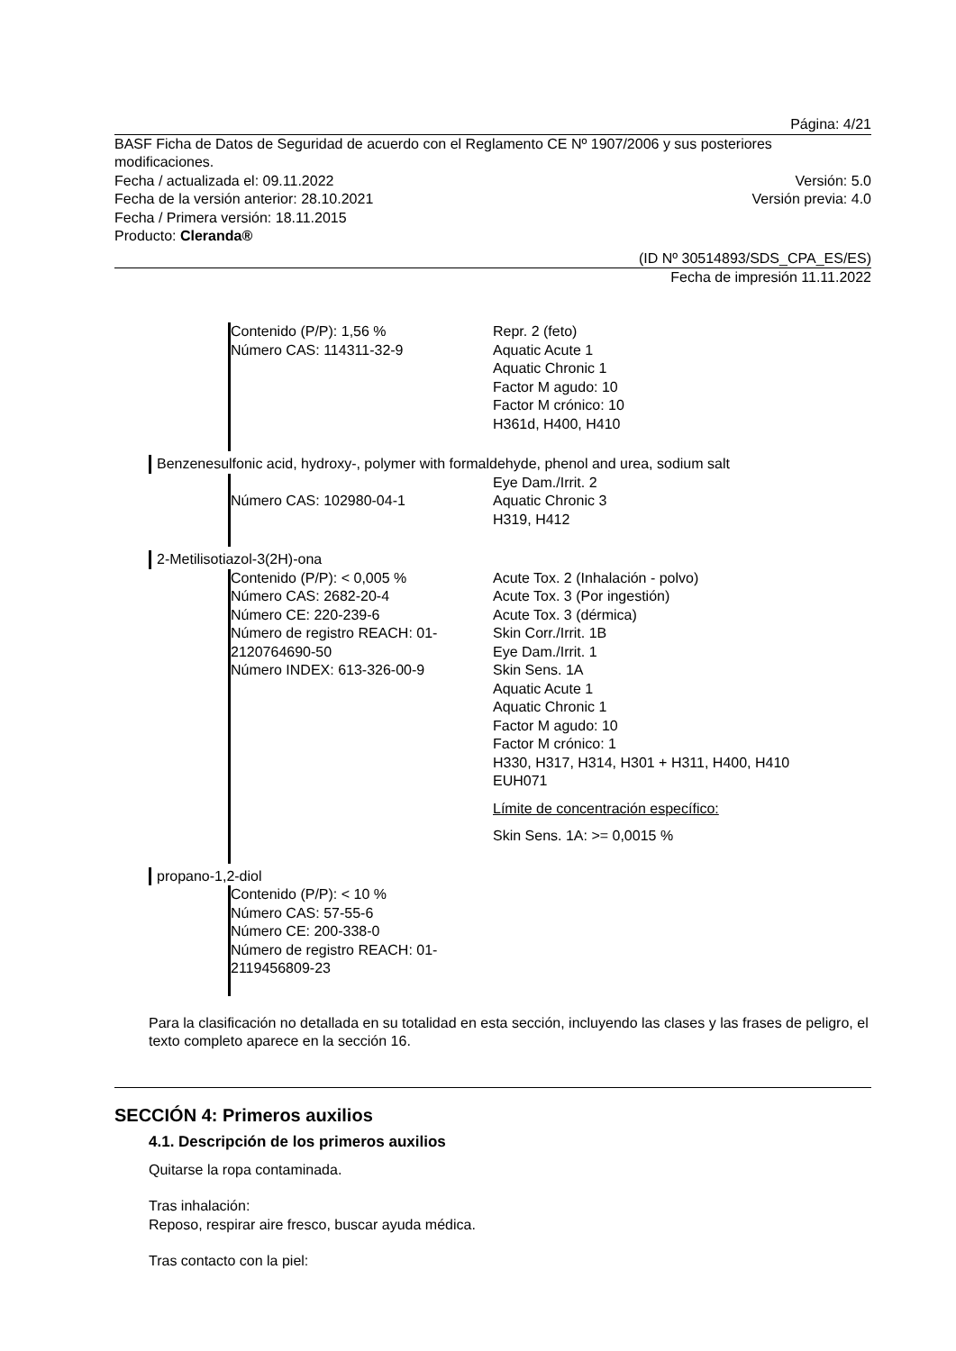Página: 4/21
BASF Ficha de Datos de Seguridad de acuerdo con el Reglamento CE Nº 1907/2006 y sus posteriores modificaciones.
Fecha / actualizada el: 09.11.2022 Versión: 5.0
Fecha de la versión anterior: 28.10.2021 Versión previa: 4.0
Fecha / Primera versión: 18.11.2015
Producto: Cleranda®
(ID Nº 30514893/SDS_CPA_ES/ES)
Fecha de impresión 11.11.2022
Contenido (P/P): 1,56 %
Número CAS: 114311-32-9
Repr. 2 (feto)
Aquatic Acute 1
Aquatic Chronic 1
Factor M agudo: 10
Factor M crónico: 10
H361d, H400, H410
Benzenesulfonic acid, hydroxy-, polymer with formaldehyde, phenol and urea, sodium salt
Número CAS: 102980-04-1 Eye Dam./Irrit. 2
Aquatic Chronic 3
H319, H412
2-Metilisotiazol-3(2H)-ona
Contenido (P/P): < 0,005 %
Número CAS: 2682-20-4
Número CE: 220-239-6
Número de registro REACH: 01-2120764690-50
Número INDEX: 613-326-00-9
Acute Tox. 2 (Inhalación - polvo)
Acute Tox. 3 (Por ingestión)
Acute Tox. 3 (dérmica)
Skin Corr./Irrit. 1B
Eye Dam./Irrit. 1
Skin Sens. 1A
Aquatic Acute 1
Aquatic Chronic 1
Factor M agudo: 10
Factor M crónico: 1
H330, H317, H314, H301 + H311, H400, H410
EUH071
Límite de concentración específico:
Skin Sens. 1A: >= 0,0015 %
propano-1,2-diol
Contenido (P/P): < 10 %
Número CAS: 57-55-6
Número CE: 200-338-0
Número de registro REACH: 01-2119456809-23
Para la clasificación no detallada en su totalidad en esta sección, incluyendo las clases y las frases de peligro, el texto completo aparece en la sección 16.
SECCIÓN 4: Primeros auxilios
4.1. Descripción de los primeros auxilios
Quitarse la ropa contaminada.
Tras inhalación:
Reposo, respirar aire fresco, buscar ayuda médica.
Tras contacto con la piel: